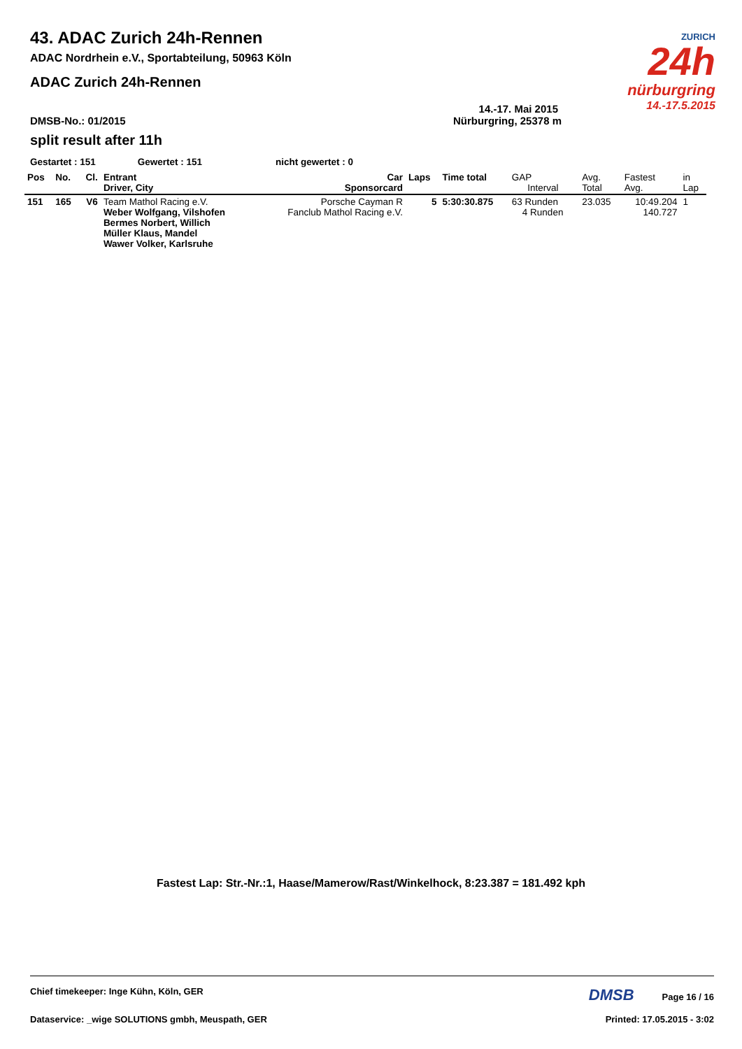ZURICH
24h
nürburgring
14.-17.5.2015
43. ADAC Zurich 24h-Rennen
ADAC Nordrhein e.V., Sportabteilung, 50963 Köln
ADAC Zurich 24h-Rennen
14.-17. Mai 2015
DMSB-No.: 01/2015 Nürburgring, 25378 m
split result after 11h
Gestartet : 151 Gewertet : 151 nicht gewertet : 0
| Pos | No. | Cl. | Entrant Driver, City | Car Sponsorcard | Laps | Time total | GAP Interval | Avg. Total | Fastest Avg. | in Lap |
| --- | --- | --- | --- | --- | --- | --- | --- | --- | --- | --- |
| 151 | 165 | V6 | Team Mathol Racing e.V. Weber Wolfgang, Vilshofen Bermes Norbert, Willich Müller Klaus, Mandel Wawer Volker, Karlsruhe | Porsche Cayman R Fanclub Mathol Racing e.V. | 5 | 5:30:30.875 | 63 Runden 4 Runden | 23.035 | 10:49.204 140.727 | 1 |
Fastest Lap: Str.-Nr.:1, Haase/Mamerow/Rast/Winkelhock, 8:23.387 = 181.492 kph
Chief timekeeper: Inge Kühn, Köln, GER DMSB Page 16 / 16
Dataservice: _wige SOLUTIONS gmbh, Meuspath, GER Printed: 17.05.2015 - 3:02